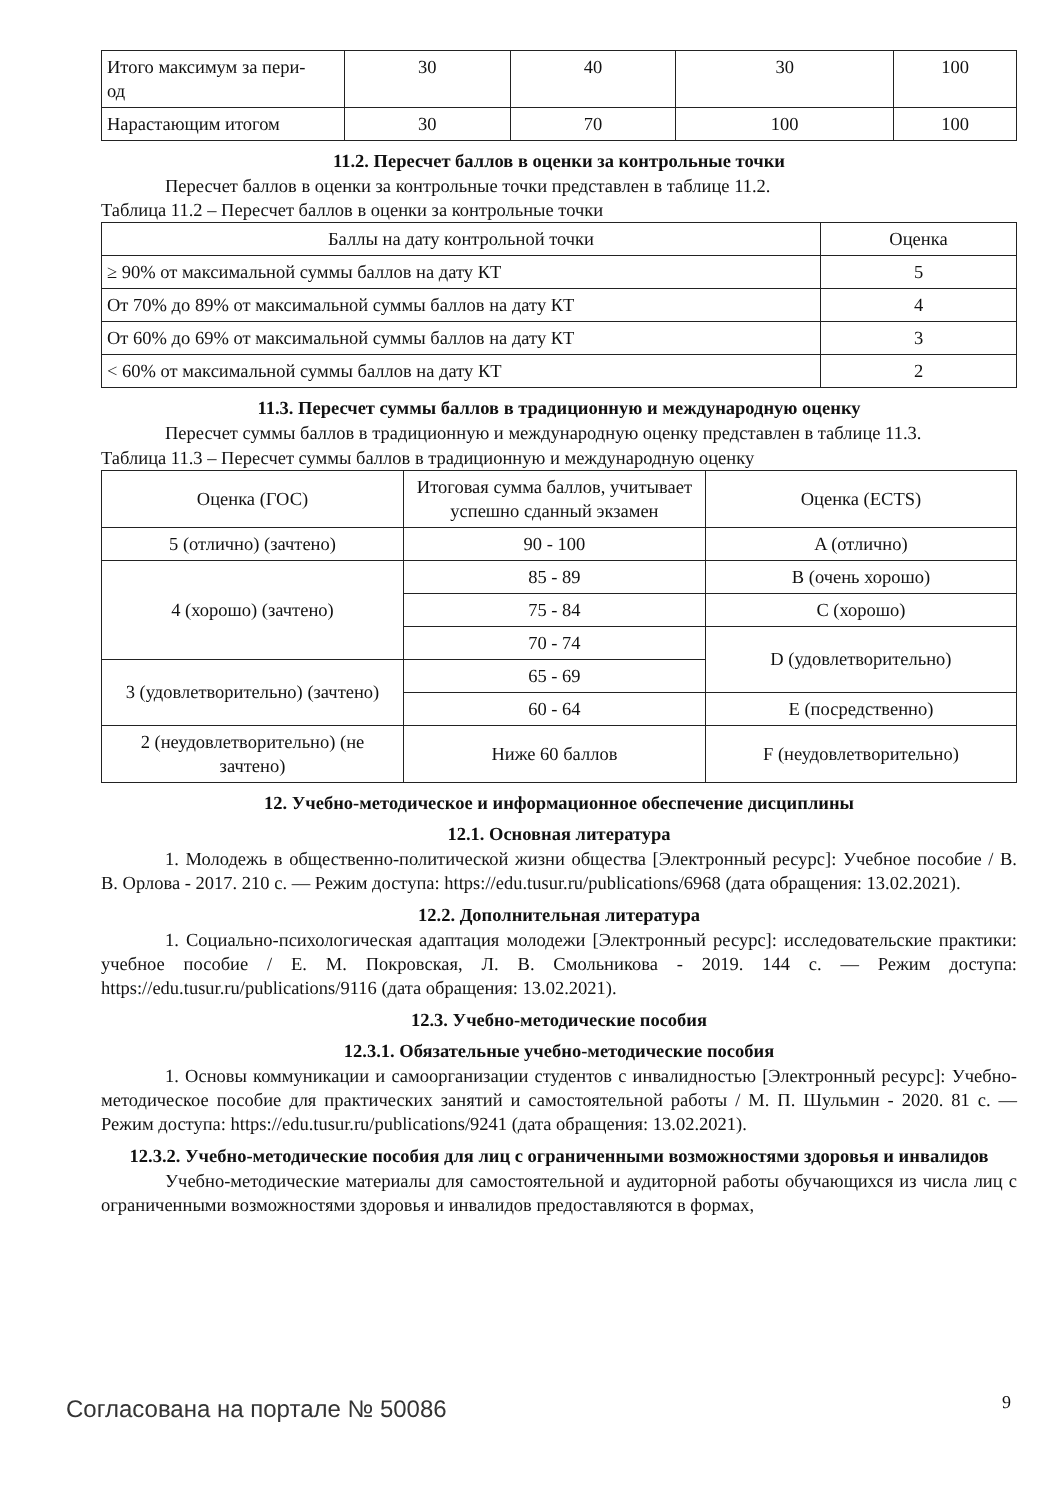| Итого максимум за пери- од | 30 | 40 | 30 | 100 |
| Нарастающим итогом | 30 | 70 | 100 | 100 |
11.2. Пересчет баллов в оценки за контрольные точки
Пересчет баллов в оценки за контрольные точки представлен в таблице 11.2.
Таблица 11.2 – Пересчет баллов в оценки за контрольные точки
| Баллы на дату контрольной точки | Оценка |
| --- | --- |
| ≥ 90% от максимальной суммы баллов на дату КТ | 5 |
| От 70% до 89% от максимальной суммы баллов на дату КТ | 4 |
| От 60% до 69% от максимальной суммы баллов на дату КТ | 3 |
| < 60% от максимальной суммы баллов на дату КТ | 2 |
11.3. Пересчет суммы баллов в традиционную и международную оценку
Пересчет суммы баллов в традиционную и международную оценку представлен в таблице 11.3.
Таблица 11.3 – Пересчет суммы баллов в традиционную и международную оценку
| Оценка (ГОС) | Итоговая сумма баллов, учитывает успешно сданный экзамен | Оценка (ECTS) |
| --- | --- | --- |
| 5 (отлично) (зачтено) | 90 - 100 | A (отлично) |
| 4 (хорошо) (зачтено) | 85 - 89 | B (очень хорошо) |
| | 75 - 84 | C (хорошо) |
| | 70 - 74 | D (удовлетворительно) |
| 3 (удовлетворительно) (зачтено) | 65 - 69 | |
| | 60 - 64 | E (посредственно) |
| 2 (неудовлетворительно) (не зачтено) | Ниже 60 баллов | F (неудовлетворительно) |
12. Учебно-методическое и информационное обеспечение дисциплины
12.1. Основная литература
1. Молодежь в общественно-политической жизни общества [Электронный ресурс]: Учебное пособие / В. В. Орлова - 2017. 210 с. — Режим доступа: https://edu.tusur.ru/publications/6968 (дата обращения: 13.02.2021).
12.2. Дополнительная литература
1. Социально-психологическая адаптация молодежи [Электронный ресурс]: исследовательские практики: учебное пособие / Е. М. Покровская, Л. В. Смольникова - 2019. 144 с. — Режим доступа: https://edu.tusur.ru/publications/9116 (дата обращения: 13.02.2021).
12.3. Учебно-методические пособия
12.3.1. Обязательные учебно-методические пособия
1. Основы коммуникации и самоорганизации студентов с инвалидностью [Электронный ресурс]: Учебно-методическое пособие для практических занятий и самостоятельной работы / М. П. Шульмин - 2020. 81 с. — Режим доступа: https://edu.tusur.ru/publications/9241 (дата обращения: 13.02.2021).
12.3.2. Учебно-методические пособия для лиц с ограниченными возможностями здоровья и инвалидов
Учебно-методические материалы для самостоятельной и аудиторной работы обучающихся из числа лиц с ограниченными возможностями здоровья и инвалидов предоставляются в формах,
Согласована на портале № 50086 9